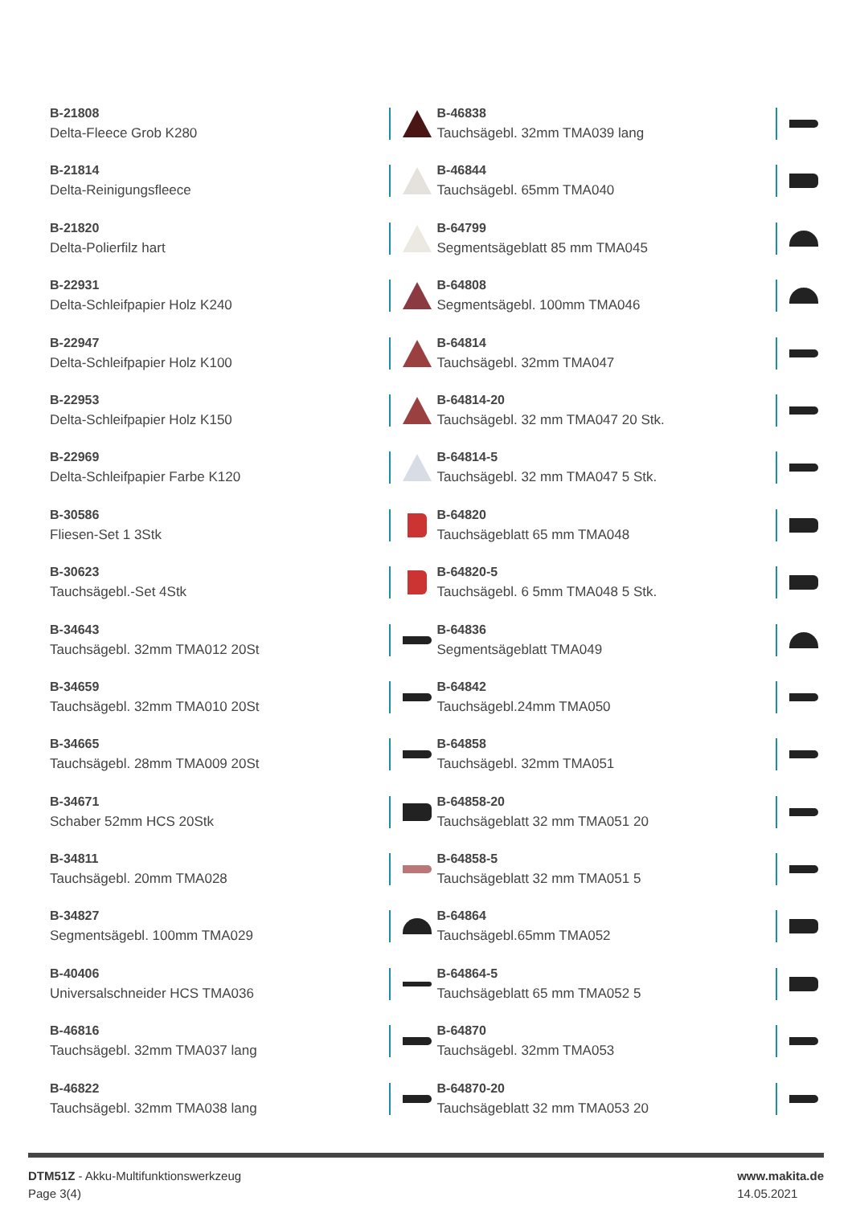B-21808
Delta-Fleece Grob K280
B-21814
Delta-Reinigungsfleece
B-21820
Delta-Polierfilz hart
B-22931
Delta-Schleifpapier Holz K240
B-22947
Delta-Schleifpapier Holz K100
B-22953
Delta-Schleifpapier Holz K150
B-22969
Delta-Schleifpapier Farbe K120
B-30586
Fliesen-Set 1 3Stk
B-30623
Tauchsägebl.-Set 4Stk
B-34643
Tauchsägebl. 32mm TMA012 20St
B-34659
Tauchsägebl. 32mm TMA010 20St
B-34665
Tauchsägebl. 28mm TMA009 20St
B-34671
Schaber 52mm HCS 20Stk
B-34811
Tauchsägebl. 20mm TMA028
B-34827
Segmentsägebl. 100mm TMA029
B-40406
Universalschneider HCS TMA036
B-46816
Tauchsägebl. 32mm TMA037 lang
B-46822
Tauchsägebl. 32mm TMA038 lang
B-46838
Tauchsägebl. 32mm TMA039 lang
B-46844
Tauchsägebl. 65mm TMA040
B-64799
Segmentsägeblatt 85 mm TMA045
B-64808
Segmentsägebl. 100mm TMA046
B-64814
Tauchsägebl. 32mm TMA047
B-64814-20
Tauchsägebl. 32 mm TMA047 20 Stk.
B-64814-5
Tauchsägebl. 32 mm TMA047 5 Stk.
B-64820
Tauchsägeblatt 65 mm TMA048
B-64820-5
Tauchsägebl. 6 5mm TMA048 5 Stk.
B-64836
Segmentsägeblatt TMA049
B-64842
Tauchsägebl.24mm TMA050
B-64858
Tauchsägebl. 32mm TMA051
B-64858-20
Tauchsägeblatt 32 mm TMA051 20
B-64858-5
Tauchsägeblatt 32 mm TMA051 5
B-64864
Tauchsägebl.65mm TMA052
B-64864-5
Tauchsägeblatt 65 mm TMA052 5
B-64870
Tauchsägebl. 32mm TMA053
B-64870-20
Tauchsägeblatt 32 mm TMA053 20
DTM51Z - Akku-Multifunktionswerkzeug
Page 3(4)
www.makita.de
14.05.2021